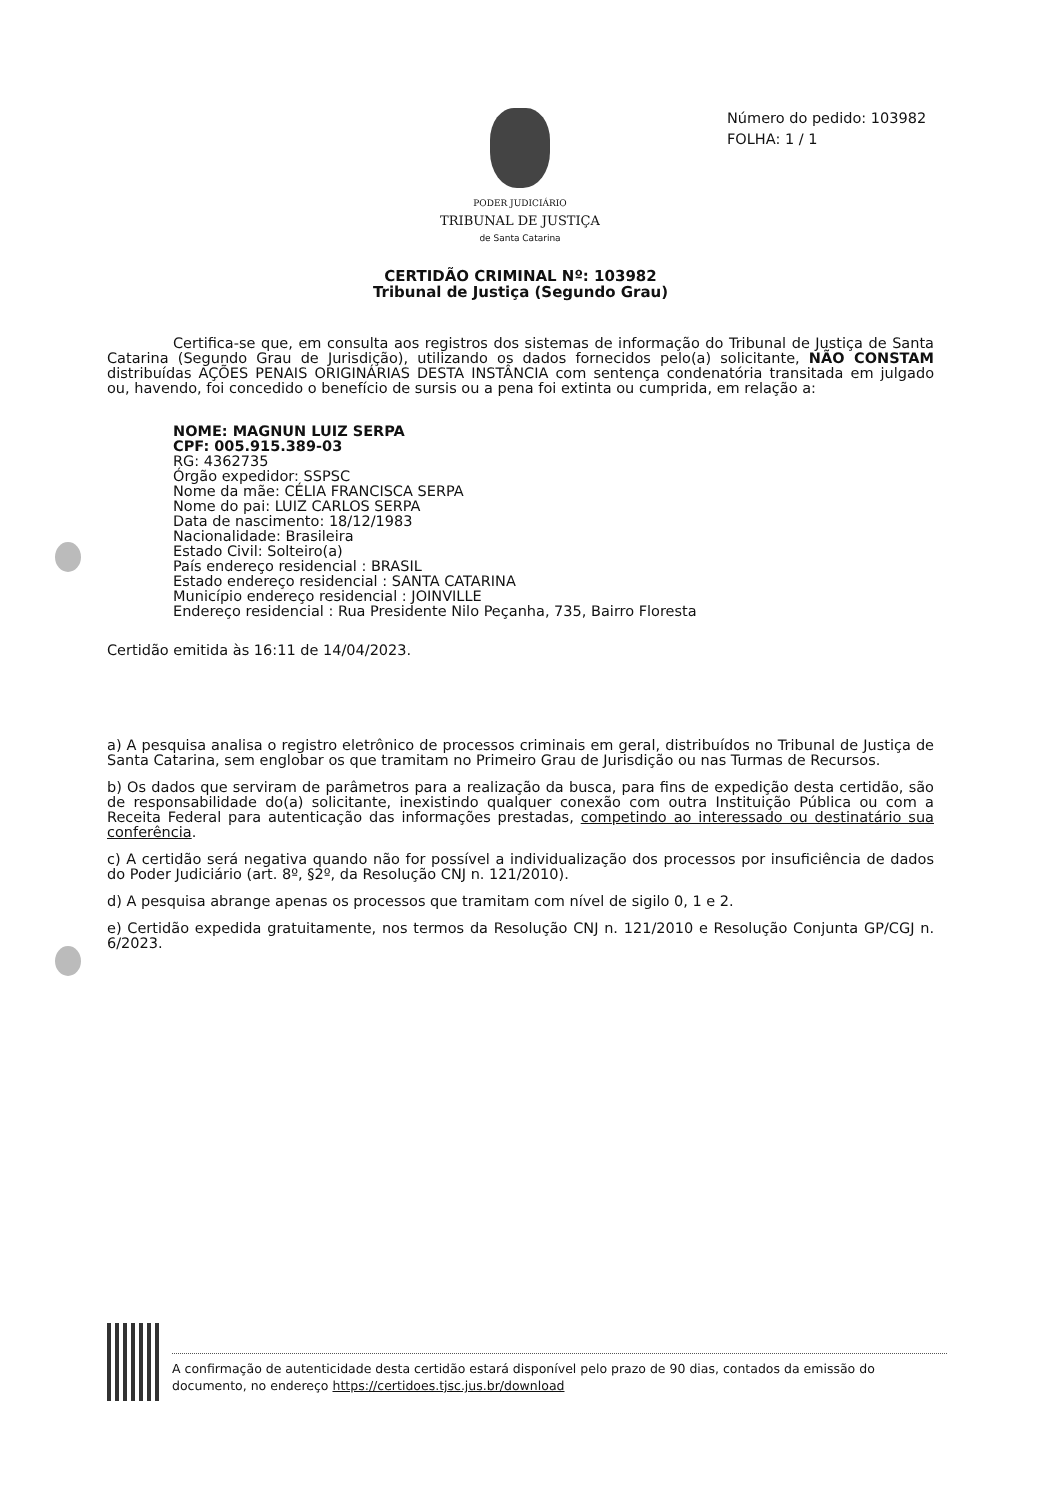Número do pedido: 103982
FOLHA: 1 / 1
PODER JUDICIÁRIO
TRIBUNAL DE JUSTIÇA
de Santa Catarina
CERTIDÃO CRIMINAL Nº: 103982
Tribunal de Justiça (Segundo Grau)
Certifica-se que, em consulta aos registros dos sistemas de informação do Tribunal de Justiça de Santa Catarina (Segundo Grau de Jurisdição), utilizando os dados fornecidos pelo(a) solicitante, NÃO CONSTAM distribuídas AÇÕES PENAIS ORIGINÁRIAS DESTA INSTÂNCIA com sentença condenatória transitada em julgado ou, havendo, foi concedido o benefício de sursis ou a pena foi extinta ou cumprida, em relação a:
NOME: MAGNUN LUIZ SERPA
CPF: 005.915.389-03
RG: 4362735
Órgão expedidor: SSPSC
Nome da mãe: CÉLIA FRANCISCA SERPA
Nome do pai: LUIZ CARLOS SERPA
Data de nascimento: 18/12/1983
Nacionalidade: Brasileira
Estado Civil: Solteiro(a)
País endereço residencial : BRASIL
Estado endereço residencial : SANTA CATARINA
Município endereço residencial : JOINVILLE
Endereço residencial : Rua Presidente Nilo Peçanha, 735, Bairro Floresta
Certidão emitida às 16:11 de 14/04/2023.
a) A pesquisa analisa o registro eletrônico de processos criminais em geral, distribuídos no Tribunal de Justiça de Santa Catarina, sem englobar os que tramitam no Primeiro Grau de Jurisdição ou nas Turmas de Recursos.
b) Os dados que serviram de parâmetros para a realização da busca, para fins de expedição desta certidão, são de responsabilidade do(a) solicitante, inexistindo qualquer conexão com outra Instituição Pública ou com a Receita Federal para autenticação das informações prestadas, competindo ao interessado ou destinatário sua conferência.
c) A certidão será negativa quando não for possível a individualização dos processos por insuficiência de dados do Poder Judiciário (art. 8º, §2º, da Resolução CNJ n. 121/2010).
d) A pesquisa abrange apenas os processos que tramitam com nível de sigilo 0, 1 e 2.
e) Certidão expedida gratuitamente, nos termos da Resolução CNJ n. 121/2010 e Resolução Conjunta GP/CGJ n. 6/2023.
A confirmação de autenticidade desta certidão estará disponível pelo prazo de 90 dias, contados da emissão do documento, no endereço https://certidoes.tjsc.jus.br/download